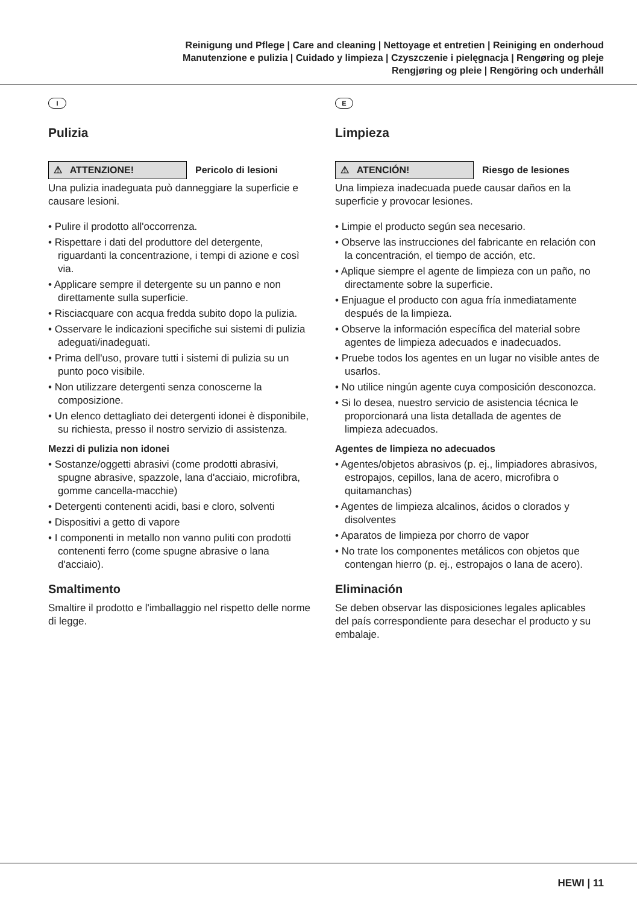Reinigung und Pflege | Care and cleaning | Nettoyage et entretien | Reiniging en onderhoud
Manutenzione e pulizia | Cuidado y limpieza | Czyszczenie i pielęgnacja | Rengøring og pleje
Rengjøring og pleie | Rengöring och underhåll
I
Pulizia
⚠ ATTENZIONE!
Pericolo di lesioni
Una pulizia inadeguata può danneggiare la superficie e causare lesioni.
• Pulire il prodotto all'occorrenza.
• Rispettare i dati del produttore del detergente, riguardanti la concentrazione, i tempi di azione e così via.
• Applicare sempre il detergente su un panno e non direttamente sulla superficie.
• Risciacquare con acqua fredda subito dopo la pulizia.
• Osservare le indicazioni specifiche sui sistemi di pulizia adeguati/inadeguati.
• Prima dell'uso, provare tutti i sistemi di pulizia su un punto poco visibile.
• Non utilizzare detergenti senza conoscerne la composizione.
• Un elenco dettagliato dei detergenti idonei è disponibile, su richiesta, presso il nostro servizio di assistenza.
Mezzi di pulizia non idonei
• Sostanze/oggetti abrasivi (come prodotti abrasivi, spugne abrasive, spazzole, lana d'acciaio, microfibra, gomme cancella-macchie)
• Detergenti contenenti acidi, basi e cloro, solventi
• Dispositivi a getto di vapore
• I componenti in metallo non vanno puliti con prodotti contenenti ferro (come spugne abrasive o lana d'acciaio).
Smaltimento
Smaltire il prodotto e l'imballaggio nel rispetto delle norme di legge.
E
Limpieza
⚠ ATENCIÓN!
Riesgo de lesiones
Una limpieza inadecuada puede causar daños en la superficie y provocar lesiones.
• Limpie el producto según sea necesario.
• Observe las instrucciones del fabricante en relación con la concentración, el tiempo de acción, etc.
• Aplique siempre el agente de limpieza con un paño, no directamente sobre la superficie.
• Enjuague el producto con agua fría inmediatamente después de la limpieza.
• Observe la información específica del material sobre agentes de limpieza adecuados e inadecuados.
• Pruebe todos los agentes en un lugar no visible antes de usarlos.
• No utilice ningún agente cuya composición desconozca.
• Si lo desea, nuestro servicio de asistencia técnica le proporcionará una lista detallada de agentes de limpieza adecuados.
Agentes de limpieza no adecuados
• Agentes/objetos abrasivos (p. ej., limpiadores abrasivos, estropajos, cepillos, lana de acero, microfibra o quitamanchas)
• Agentes de limpieza alcalinos, ácidos o clorados y disolventes
• Aparatos de limpieza por chorro de vapor
• No trate los componentes metálicos con objetos que contengan hierro (p. ej., estropajos o lana de acero).
Eliminación
Se deben observar las disposiciones legales aplicables del país correspondiente para desechar el producto y su embalaje.
HEWI | 11